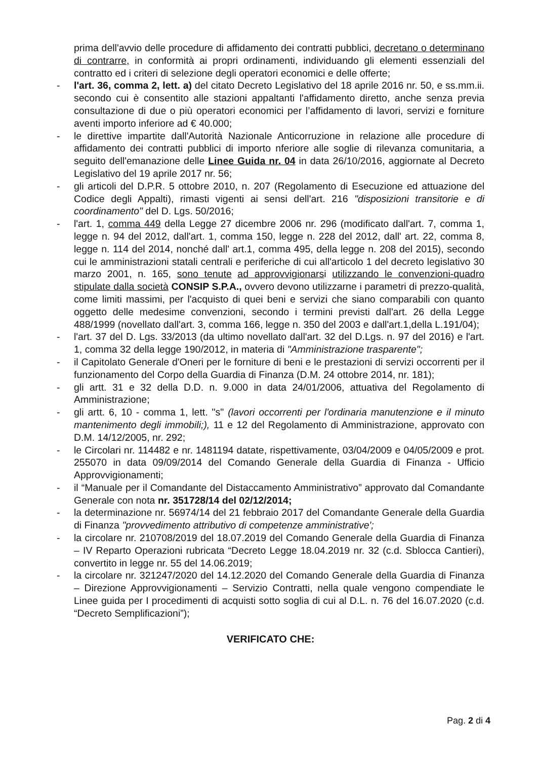prima dell'avvio delle procedure di affidamento dei contratti pubblici, decretano o determinano di contrarre, in conformità ai propri ordinamenti, individuando gli elementi essenziali del contratto ed i criteri di selezione degli operatori economici e delle offerte;
- l'art. 36, comma 2, lett. a) del citato Decreto Legislativo del 18 aprile 2016 nr. 50, e ss.mm.ii. secondo cui è consentito alle stazioni appaltanti l'affidamento diretto, anche senza previa consultazione di due o più operatori economici per l’affidamento di lavori, servizi e forniture aventi importo inferiore ad € 40.000;
- le direttive impartite dall'Autorità Nazionale Anticorruzione in relazione alle procedure di affidamento dei contratti pubblici di importo nferiore alle soglie di rilevanza comunitaria, a seguito dell'emanazione delle Linee Guida nr. 04 in data 26/10/2016, aggiornate al Decreto Legislativo del 19 aprile 2017 nr. 56;
- gli articoli del D.P.R. 5 ottobre 2010, n. 207 (Regolamento di Esecuzione ed attuazione del Codice degli Appalti), rimasti vigenti ai sensi dell'art. 216 "disposizioni transitorie e di coordinamento" del D. Lgs. 50/2016;
- l'art. 1, comma 449 della Legge 27 dicembre 2006 nr. 296 (modificato dall'art. 7, comma 1, legge n. 94 del 2012, dall'art. 1, comma 150, legge n. 228 del 2012, dall' art. 22, comma 8, legge n. 114 del 2014, nonché dall' art.1, comma 495, della legge n. 208 del 2015), secondo cui le amministrazioni statali centrali e periferiche di cui all'articolo 1 del decreto legislativo 30 marzo 2001, n. 165, sono tenute ad approvvigionarsi utilizzando le convenzioni-quadro stipulate dalla società CONSIP S.P.A., ovvero devono utilizzarne i parametri di prezzo-qualità, come limiti massimi, per l'acquisto di quei beni e servizi che siano comparabili con quanto oggetto delle medesime convenzioni, secondo i termini previsti dall'art. 26 della Legge 488/1999 (novellato dall'art. 3, comma 166, legge n. 350 del 2003 e dall'art.1,della L.191/04);
- l'art. 37 del D. Lgs. 33/2013 (da ultimo novellato dall'art. 32 del D.Lgs. n. 97 del 2016) e l'art. 1, comma 32 della legge 190/2012, in materia di "Amministrazione trasparente";
- il Capitolato Generale d'Oneri per le forniture di beni e le prestazioni di servizi occorrenti per il funzionamento del Corpo della Guardia di Finanza (D.M. 24 ottobre 2014, nr. 181);
- gli artt. 31 e 32 della D.D. n. 9.000 in data 24/01/2006, attuativa del Regolamento di Amministrazione;
- gli artt. 6, 10 - comma 1, lett. "s" (lavori occorrenti per l'ordinaria manutenzione e il minuto mantenimento degli immobili;), 11 e 12 del Regolamento di Amministrazione, approvato con D.M. 14/12/2005, nr. 292;
- le Circolari nr. 114482 e nr. 1481194 datate, rispettivamente, 03/04/2009 e 04/05/2009 e prot. 255070 in data 09/09/2014 del Comando Generale della Guardia di Finanza - Ufficio Approvvigionamenti;
- il “Manuale per il Comandante del Distaccamento Amministrativo” approvato dal Comandante Generale con nota nr. 351728/14 del 02/12/2014;
- la determinazione nr. 56974/14 del 21 febbraio 2017 del Comandante Generale della Guardia di Finanza "provvedimento attributivo di competenze amministrative';
- la circolare nr. 210708/2019 del 18.07.2019 del Comando Generale della Guardia di Finanza – IV Reparto Operazioni rubricata “Decreto Legge 18.04.2019 nr. 32 (c.d. Sblocca Cantieri), convertito in legge nr. 55 del 14.06.2019;
- la circolare nr. 321247/2020 del 14.12.2020 del Comando Generale della Guardia di Finanza – Direzione Approvvigionamenti – Servizio Contratti, nella quale vengono compendiate le Linee guida per I procedimenti di acquisti sotto soglia di cui al D.L. n. 76 del 16.07.2020 (c.d. “Decreto Semplificazioni”);
VERIFICATO CHE:
Pag. 2 di 4